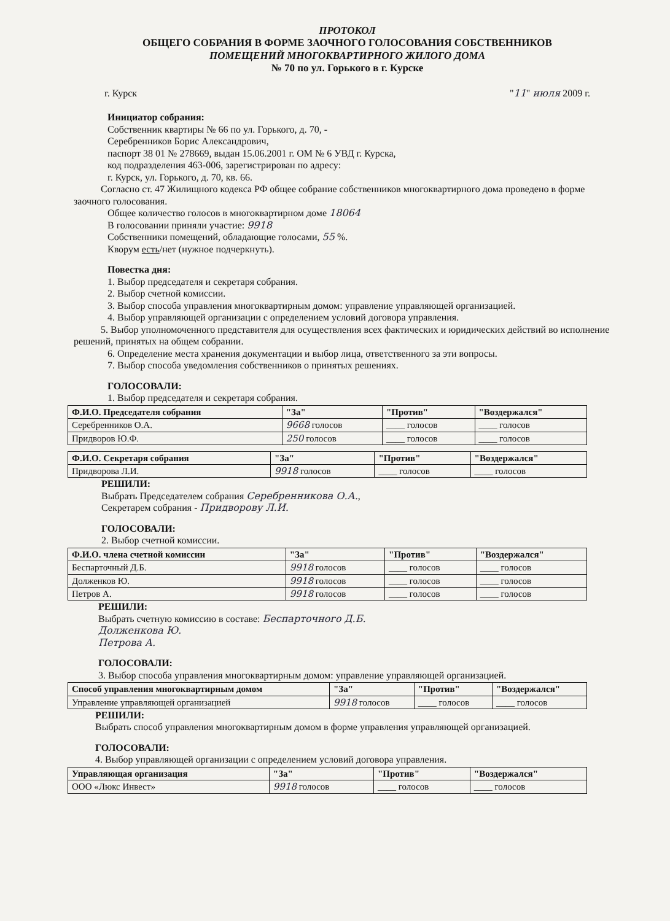ПРОТОКОЛ
ОБЩЕГО СОБРАНИЯ В ФОРМЕ ЗАОЧНОГО ГОЛОСОВАНИЯ СОБСТВЕННИКОВ
ПОМЕЩЕНИЙ МНОГОКВАРТИРНОГО ЖИЛОГО ДОМА
№ 70 по ул. Горького в г. Курске
г. Курск "11" июля 2009 г.
Инициатор собрания:
Собственник квартиры № 66 по ул. Горького, д. 70, -
Серебренников Борис Александрович,
паспорт 38 01 № 278669, выдан 15.06.2001 г. ОМ № 6 УВД г. Курска,
код подразделения 463-006, зарегистрирован по адресу:
г. Курск, ул. Горького, д. 70, кв. 66.
Согласно ст. 47 Жилищного кодекса РФ общее собрание собственников многоквартирного дома проведено в форме заочного голосования.
Общее количество голосов в многоквартирном доме 18064
В голосовании приняли участие: 9918
Собственники помещений, обладающие голосами, 55 %.
Кворум есть/нет (нужное подчеркнуть).
Повестка дня:
1. Выбор председателя и секретаря собрания.
2. Выбор счетной комиссии.
3. Выбор способа управления многоквартирным домом: управление управляющей организацией.
4. Выбор управляющей организации с определением условий договора управления.
5. Выбор уполномоченного представителя для осуществления всех фактических и юридических действий во исполнение решений, принятых на общем собрании.
6. Определение места хранения документации и выбор лица, ответственного за эти вопросы.
7. Выбор способа уведомления собственников о принятых решениях.
ГОЛОСОВАЛИ:
1. Выбор председателя и секретаря собрания.
| Ф.И.О. Председателя собрания | "За" | "Против" | "Воздержался" |
| --- | --- | --- | --- |
| Серебренников О.А. | 9668 голосов | ____ голосов | ____ голосов |
| Придворов Ю.Ф. | 250 голосов | ____ голосов | ____ голосов |
| Ф.И.О. Секретаря собрания | "За" | "Против" | "Воздержался" |
| --- | --- | --- | --- |
| Придворова Л.И. | 9918 голосов | ____ голосов | ____ голосов |
РЕШИЛИ:
Выбрать Председателем собрания Серебренникова О.А.,
Секретарем собрания - Придворову Л.И.
ГОЛОСОВАЛИ:
2. Выбор счетной комиссии.
| Ф.И.О. члена счетной комиссии | "За" | "Против" | "Воздержался" |
| --- | --- | --- | --- |
| Беспарточный Д.Б. | 9918 голосов | ____ голосов | ____ голосов |
| Долженков Ю. | 9918 голосов | ____ голосов | ____ голосов |
| Петров А. | 9918 голосов | ____ голосов | ____ голосов |
РЕШИЛИ:
Выбрать счетную комиссию в составе: Беспарточного Д.Б.
Долженкова Ю.
Петрова А.
ГОЛОСОВАЛИ:
3. Выбор способа управления многоквартирным домом: управление управляющей организацией.
| Способ управления многоквартирным домом | "За" | "Против" | "Воздержался" |
| --- | --- | --- | --- |
| Управление управляющей организацией | 9918 голосов | ____ голосов | ____ голосов |
РЕШИЛИ:
Выбрать способ управления многоквартирным домом в форме управления управляющей организацией.
ГОЛОСОВАЛИ:
4. Выбор управляющей организации с определением условий договора управления.
| Управляющая организация | "За" | "Против" | "Воздержался" |
| --- | --- | --- | --- |
| ООО «Люкс Инвест» | 9918 голосов | ____ голосов | ____ голосов |